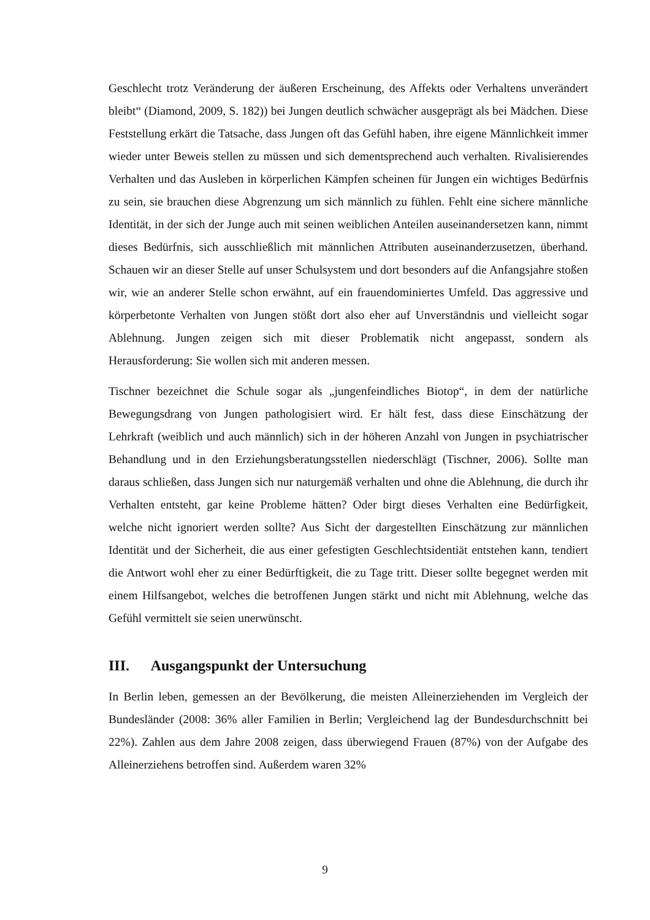Geschlecht trotz Veränderung der äußeren Erscheinung, des Affekts oder Verhaltens unverändert bleibt“ (Diamond, 2009, S. 182)) bei Jungen deutlich schwächer ausgeprägt als bei Mädchen. Diese Feststellung erkärt die Tatsache, dass Jungen oft das Gefühl haben, ihre eigene Männlichkeit immer wieder unter Beweis stellen zu müssen und sich dementsprechend auch verhalten. Rivalisierendes Verhalten und das Ausleben in körperlichen Kämpfen scheinen für Jungen ein wichtiges Bedürfnis zu sein, sie brauchen diese Abgrenzung um sich männlich zu fühlen. Fehlt eine sichere männliche Identität, in der sich der Junge auch mit seinen weiblichen Anteilen auseinandersetzen kann, nimmt dieses Bedürfnis, sich ausschließlich mit männlichen Attributen auseinanderzusetzen, überhand. Schauen wir an dieser Stelle auf unser Schulsystem und dort besonders auf die Anfangsjahre stoßen wir, wie an anderer Stelle schon erwähnt, auf ein frauendominiertes Umfeld. Das aggressive und körperbetonte Verhalten von Jungen stößt dort also eher auf Unverständnis und vielleicht sogar Ablehnung. Jungen zeigen sich mit dieser Problematik nicht angepasst, sondern als Herausforderung: Sie wollen sich mit anderen messen.
Tischner bezeichnet die Schule sogar als „jungenfeindliches Biotop“, in dem der natürliche Bewegungsdrang von Jungen pathologisiert wird. Er hält fest, dass diese Einschätzung der Lehrkraft (weiblich und auch männlich) sich in der höheren Anzahl von Jungen in psychiatrischer Behandlung und in den Erziehungsberatungsstellen niederschlägt (Tischner, 2006). Sollte man daraus schließen, dass Jungen sich nur naturgemäß verhalten und ohne die Ablehnung, die durch ihr Verhalten entsteht, gar keine Probleme hätten? Oder birgt dieses Verhalten eine Bedürfigkeit, welche nicht ignoriert werden sollte? Aus Sicht der dargestellten Einschätzung zur männlichen Identität und der Sicherheit, die aus einer gefestigten Geschlechtsidentiät entstehen kann, tendiert die Antwort wohl eher zu einer Bedürftigkeit, die zu Tage tritt. Dieser sollte begegnet werden mit einem Hilfsangebot, welches die betroffenen Jungen stärkt und nicht mit Ablehnung, welche das Gefühl vermittelt sie seien unerwünscht.
III. Ausgangspunkt der Untersuchung
In Berlin leben, gemessen an der Bevölkerung, die meisten Alleinerziehenden im Vergleich der Bundesländer (2008: 36% aller Familien in Berlin; Vergleichend lag der Bundesdurchschnitt bei 22%). Zahlen aus dem Jahre 2008 zeigen, dass überwiegend Frauen (87%) von der Aufgabe des Alleinerziehens betroffen sind. Außerdem waren 32%
9